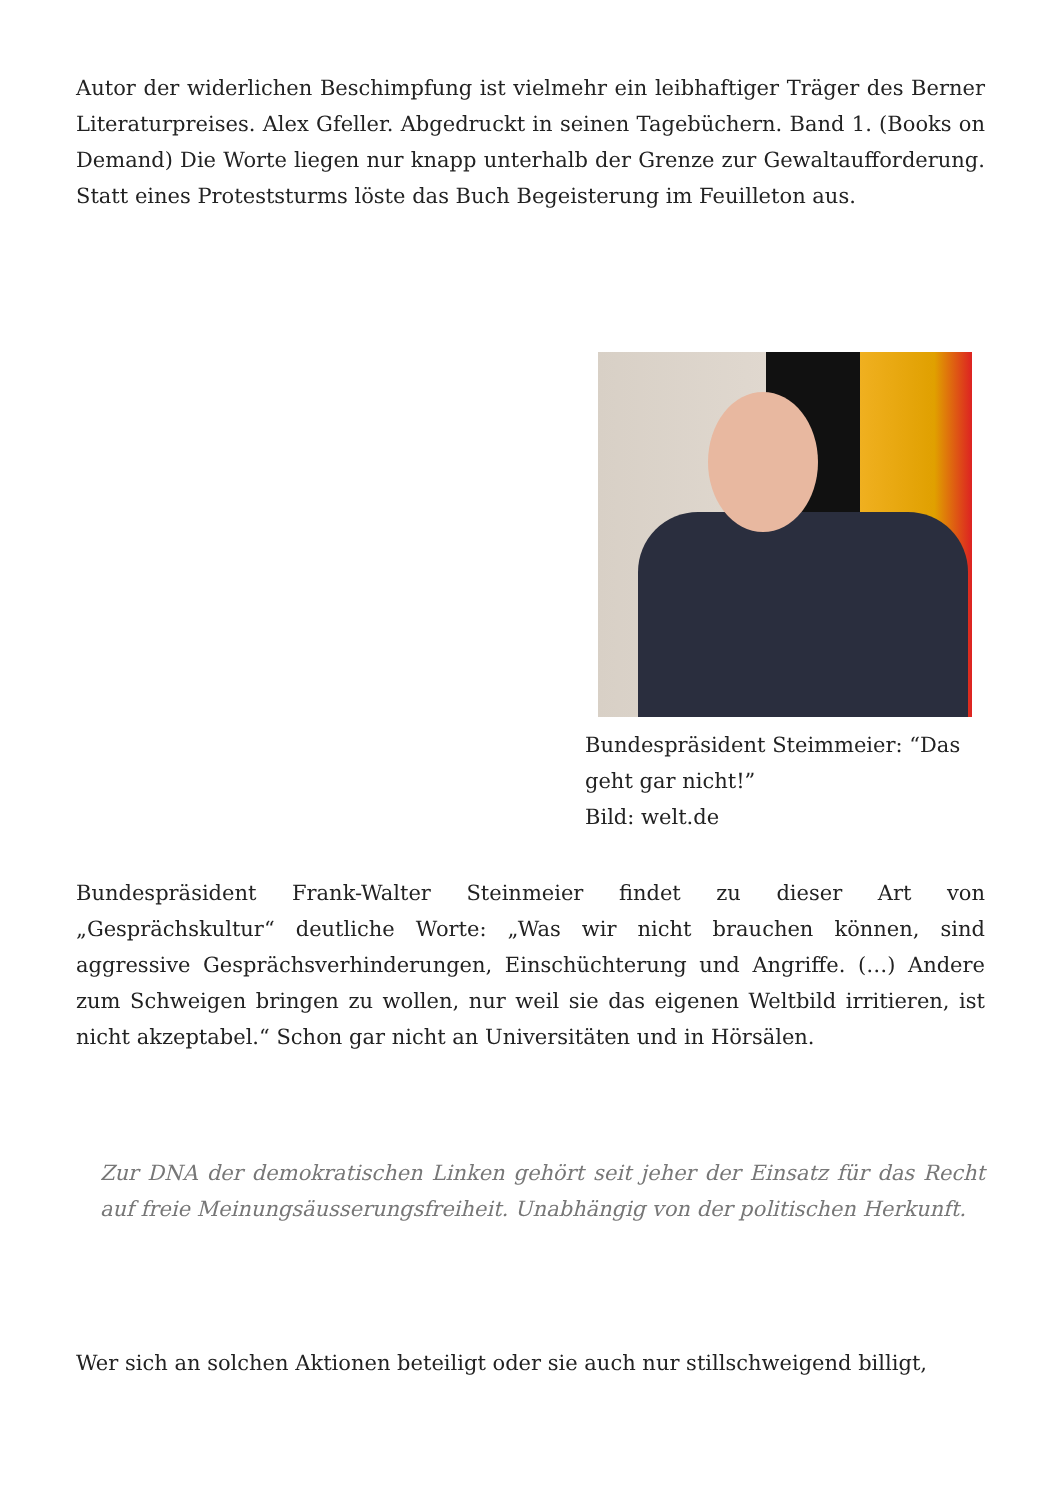Autor der widerlichen Beschimpfung ist vielmehr ein leibhaftiger Träger des Berner Literaturpreises. Alex Gfeller. Abgedruckt in seinen Tagebüchern. Band 1. (Books on Demand) Die Worte liegen nur knapp unterhalb der Grenze zur Gewaltaufforderung. Statt eines Proteststurms löste das Buch Begeisterung im Feuilleton aus.
Bundespräsident Steimmeier: “Das geht gar nicht!”
Bild: welt.de
Bundespräsident Frank-Walter Steinmeier findet zu dieser Art von „Gesprächskultur“ deutliche Worte: „Was wir nicht brauchen können, sind aggressive Gesprächsverhinderungen, Einschüchterung und Angriffe. (…) Andere zum Schweigen bringen zu wollen, nur weil sie das eigenen Weltbild irritieren, ist nicht akzeptabel.“ Schon gar nicht an Universitäten und in Hörsälen.
Zur DNA der demokratischen Linken gehört seit jeher der Einsatz für das Recht auf freie Meinungsäusserungsfreiheit. Unabhängig von der politischen Herkunft.
Wer sich an solchen Aktionen beteiligt oder sie auch nur stillschweigend billigt,